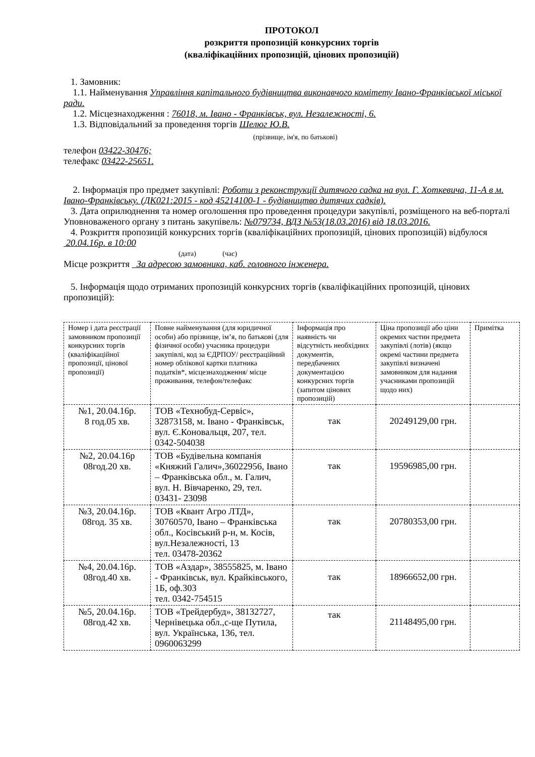ПРОТОКОЛ
розкриття пропозицій конкурсних торгів
(кваліфікаційних пропозицій, цінових пропозицій)
1. Замовник:
1.1. Найменування Управління капітального будівництва виконавчого комітету Івано-Франківської міської ради.
1.2. Місцезнаходження : 76018, м. Івано - Франківськ, вул. Незалежності, 6.
1.3. Відповідальний за проведення торгів Шелюг Ю.В.
(прізвище, ім'я, по батькові)
телефон 03422-30476;
телефакс 03422-25651.
2. Інформація про предмет закупівлі: Роботи з реконструкції дитячого садка на вул. Г. Хоткевича, 11-А в м. Івано-Франківську. (ДК021:2015 - код 45214100-1 - будівництво дитячих садків).
3. Дата оприлюднення та номер оголошення про проведення процедури закупівлі, розміщеного на веб-порталі Уповноваженого органу з питань закупівель: №079734, ВДЗ №53(18.03.2016) від 18.03.2016.
4. Розкриття пропозицій конкурсних торгів (кваліфікаційних пропозицій, цінових пропозицій) відбулося 20.04.16р. в 10:00
(дата) (час)
Місце розкриття За адресою замовника, каб. головного інженера.
5. Інформація щодо отриманих пропозицій конкурсних торгів (кваліфікаційних пропозицій, цінових пропозицій):
| Номер і дата реєстрації замовником пропозиції конкурсних торгів (кваліфікаційної пропозиції, цінової пропозиції) | Повне найменування (для юридичної особи) або прізвище, ім’я, по батькові (для фізичної особи) учасника процедури закупівлі, код за ЄДРПОУ/ реєстраційний номер облікової картки платника податків*, місцезнаходження/ місце проживання, телефон/телефакс | Інформація про наявність чи відсутність необхідних документів, передбачених документацією конкурсних торгів (запитом цінових пропозицій) | Ціна пропозиції або ціни окремих частин предмета закупівлі (лотів) (якщо окремі частини предмета закупівлі визначені замовником для надання учасниками пропозицій щодо них) | Примітка |
| №1, 20.04.16р. 8 год.05 хв. | ТОВ «Технобуд-Сервіс», 32873158, м. Івано - Франківськ, вул. Є.Коновальця, 207, тел. 0342-504038 | так | 20249129,00 грн. | |
| №2, 20.04.16р 08год.20 хв. | ТОВ «Будівельна компанія «Княжий Галич»,36022956, Івано – Франківська обл., м. Галич, вул. Н. Вівчаренко, 29, тел. 03431- 23098 | так | 19596985,00 грн. | |
| №3, 20.04.16р. 08год. 35 хв. | ТОВ «Квант Агро ЛТД», 30760570, Івано – Франківська обл., Косівський р-н, м. Косів, вул.Незалежності, 13 тел. 03478-20362 | так | 20780353,00 грн. | |
| №4, 20.04.16р. 08год.40 хв. | ТОВ «Аздар», 38555825, м. Івано - Франківськ, вул. Крайківського, 1Б, оф.303 тел. 0342-754515 | так | 18966652,00 грн. | |
| №5, 20.04.16р. 08год.42 хв. | ТОВ «Трейдербуд», 38132727, Чернівецька обл.,с-ще Путила, вул. Українська, 136, тел. 0960063299 | так | 21148495,00 грн. | |